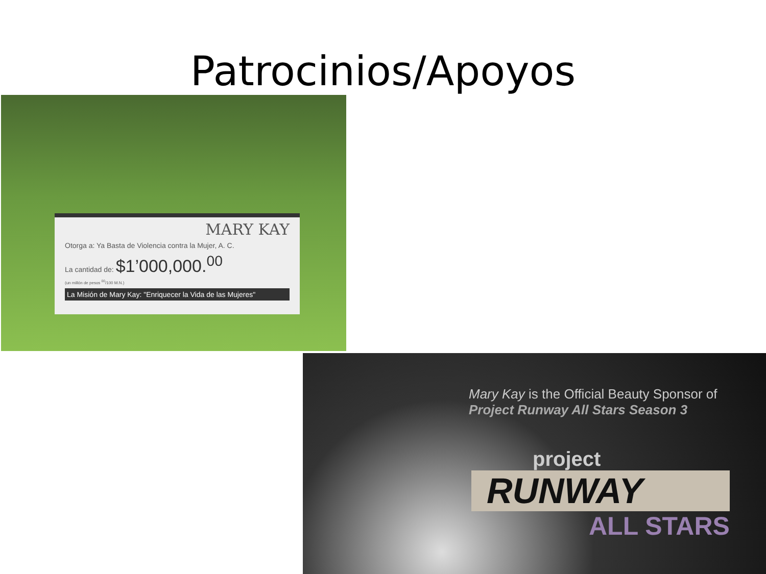Patrocinios/Apoyos
MARY KAY
Otorga a: Ya Basta de Violencia contra la Mujer, A. C.
La cantidad de: $1’000,000.<sup>00</sup>
(un millón de pesos <sup>00</sup>/100 M.N.)
La Misión de Mary Kay: "Enriquecer la Vida de las Mujeres"
Mary Kay is the Official Beauty Sponsor of
Project Runway All Stars Season 3
project
RUNWAY
ALL STARS